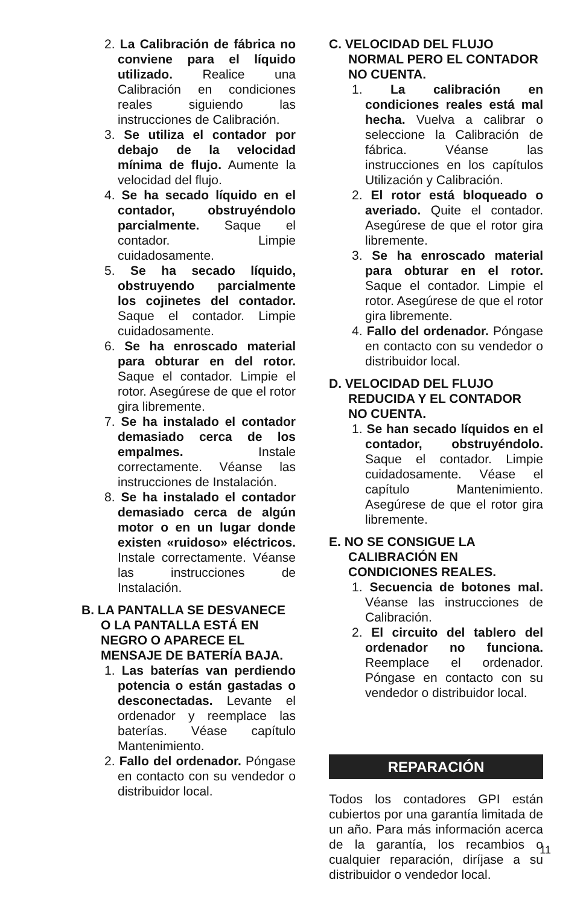2. La Calibración de fábrica no conviene para el líquido utilizado. Realice una Calibración en condiciones reales siguiendo las instrucciones de Calibración.
3. Se utiliza el contador por debajo de la velocidad mínima de flujo. Aumente la velocidad del flujo.
4. Se ha secado líquido en el contador, obstruyéndolo parcialmente. Saque el contador. Limpie cuidadosamente.
5. Se ha secado líquido, obstruyendo parcialmente los cojinetes del contador. Saque el contador. Limpie cuidadosamente.
6. Se ha enroscado material para obturar en del rotor. Saque el contador. Limpie el rotor. Asegúrese de que el rotor gira libremente.
7. Se ha instalado el contador demasiado cerca de los empalmes. Instale correctamente. Véanse las instrucciones de Instalación.
8. Se ha instalado el contador demasiado cerca de algún motor o en un lugar donde existen «ruidoso» eléctricos. Instale correctamente. Véanse las instrucciones de Instalación.
B. LA PANTALLA SE DESVANECE O LA PANTALLA ESTÁ EN NEGRO O APARECE EL MENSAJE DE BATERÍA BAJA.
1. Las baterías van perdiendo potencia o están gastadas o desconectadas. Levante el ordenador y reemplace las baterías. Véase capítulo Mantenimiento.
2. Fallo del ordenador. Póngase en contacto con su vendedor o distribuidor local.
C. VELOCIDAD DEL FLUJO NORMAL PERO EL CONTADOR NO CUENTA.
1. La calibración en condiciones reales está mal hecha. Vuelva a calibrar o seleccione la Calibración de fábrica. Véanse las instrucciones en los capítulos Utilización y Calibración.
2. El rotor está bloqueado o averiado. Quite el contador. Asegúrese de que el rotor gira libremente.
3. Se ha enroscado material para obturar en el rotor. Saque el contador. Limpie el rotor. Asegúrese de que el rotor gira libremente.
4. Fallo del ordenador. Póngase en contacto con su vendedor o distribuidor local.
D. VELOCIDAD DEL FLUJO REDUCIDA Y EL CONTADOR NO CUENTA.
1. Se han secado líquidos en el contador, obstruyéndolo. Saque el contador. Limpie cuidadosamente. Véase el capítulo Mantenimiento. Asegúrese de que el rotor gira libremente.
E. NO SE CONSIGUE LA CALIBRACIÓN EN CONDICIONES REALES.
1. Secuencia de botones mal. Véanse las instrucciones de Calibración.
2. El circuito del tablero del ordenador no funciona. Reemplace el ordenador. Póngase en contacto con su vendedor o distribuidor local.
REPARACIÓN
Todos los contadores GPI están cubiertos por una garantía limitada de un año. Para más información acerca de la garantía, los recambios o cualquier reparación, diríjase a su distribuidor o vendedor local.
11